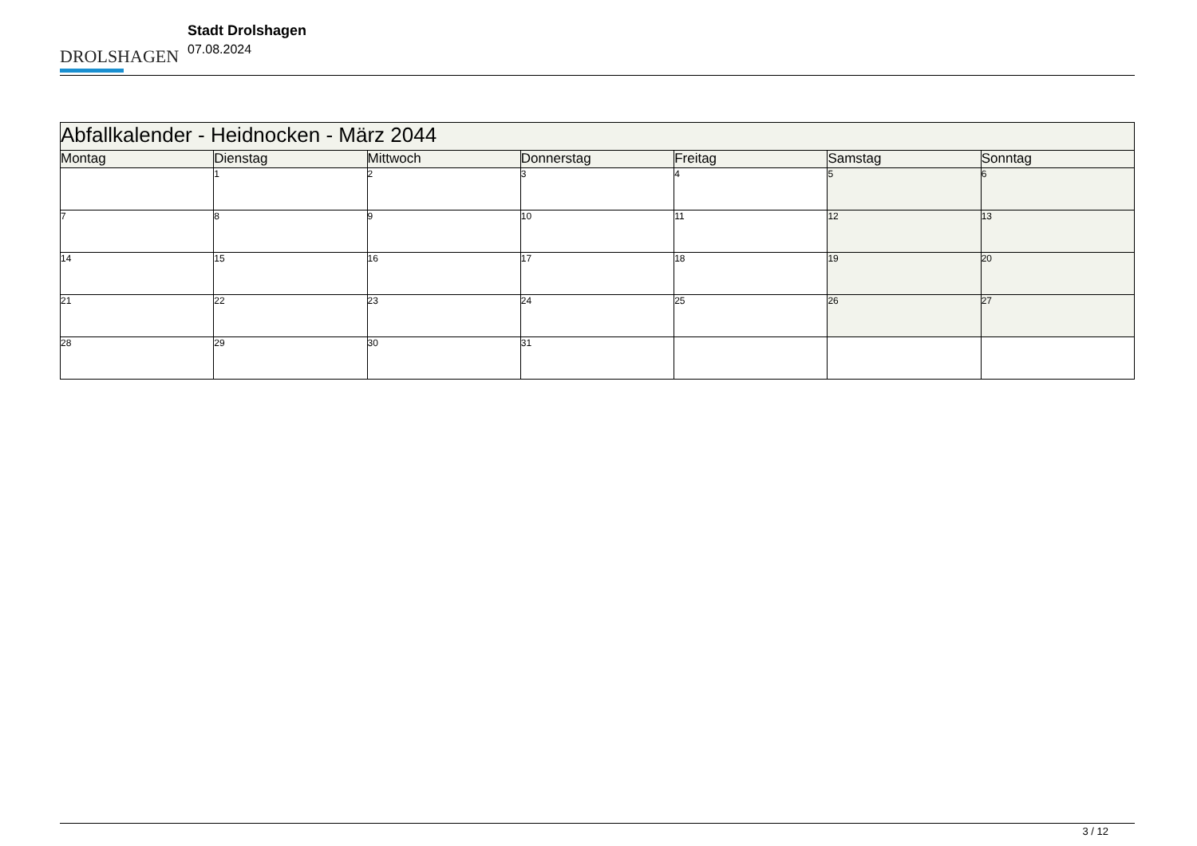DROLSHAGEN
Stadt Drolshagen
07.08.2024
| Abfallkalender - Heidnocken - März 2044 | | | | | | |
| Montag | Dienstag | Mittwoch | Donnerstag | Freitag | Samstag | Sonntag |
| | 1 | 2 | 3 | 4 | 5 | 6 |
| 7 | 8 | 9 | 10 | 11 | 12 | 13 |
| 14 | 15 | 16 | 17 | 18 | 19 | 20 |
| 21 | 22 | 23 | 24 | 25 | 26 | 27 |
| 28 | 29 | 30 | 31 | | | |
3 / 12